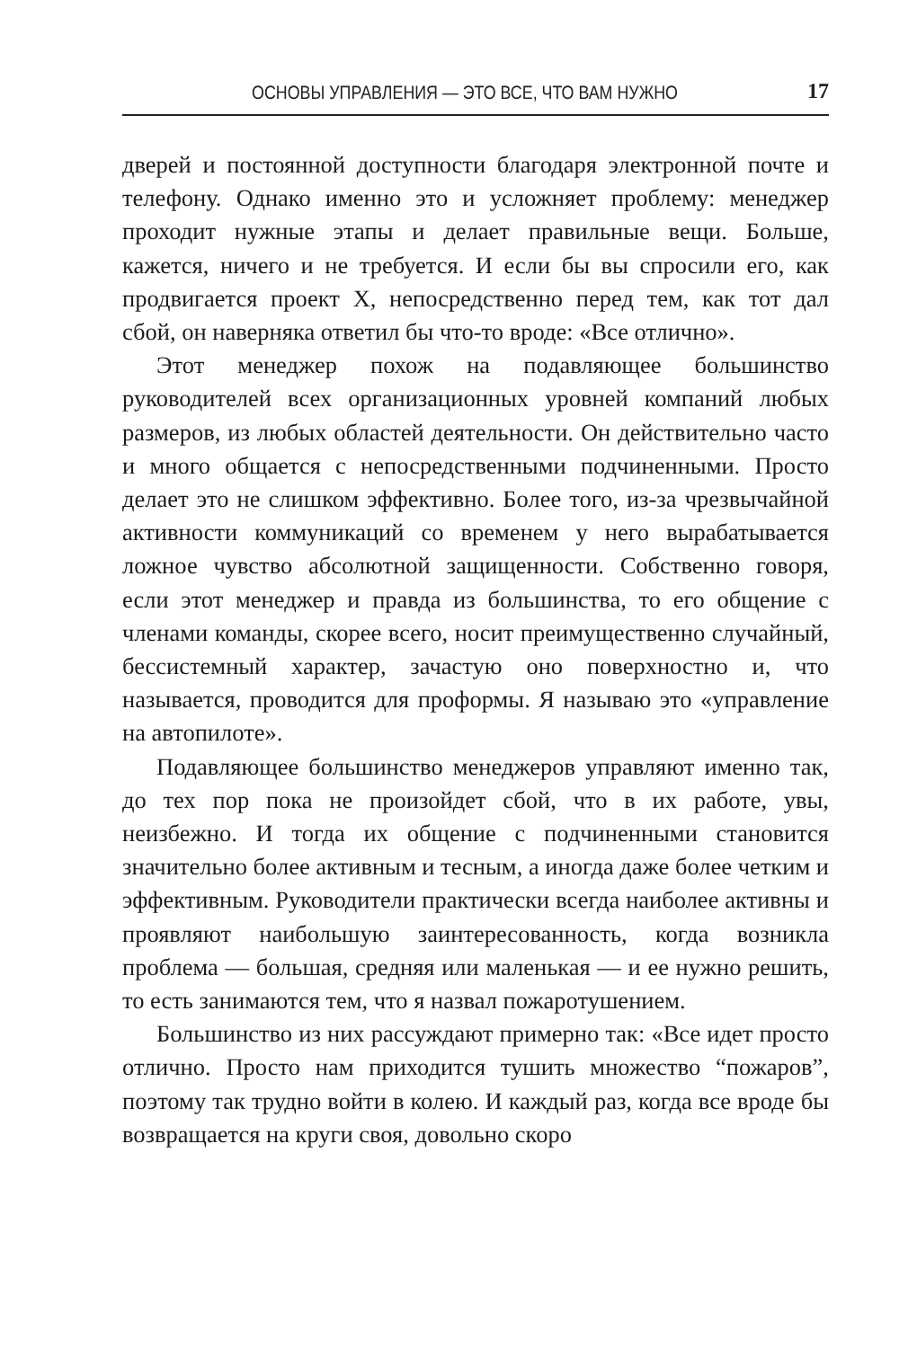ОСНОВЫ УПРАВЛЕНИЯ — ЭТО ВСЕ, ЧТО ВАМ НУЖНО 17
дверей и постоянной доступности благодаря электронной почте и телефону. Однако именно это и усложняет проблему: менеджер проходит нужные этапы и делает правильные вещи. Больше, кажется, ничего и не требуется. И если бы вы спросили его, как продвигается проект X, непосредственно перед тем, как тот дал сбой, он наверняка ответил бы что-то вроде: «Все отлично».
Этот менеджер похож на подавляющее большинство руководителей всех организационных уровней компаний любых размеров, из любых областей деятельности. Он действительно часто и много общается с непосредственными подчиненными. Просто делает это не слишком эффективно. Более того, из-за чрезвычайной активности коммуникаций со временем у него вырабатывается ложное чувство абсолютной защищенности. Собственно говоря, если этот менеджер и правда из большинства, то его общение с членами команды, скорее всего, носит преимущественно случайный, бессистемный характер, зачастую оно поверхностно и, что называется, проводится для проформы. Я называю это «управление на автопилоте».
Подавляющее большинство менеджеров управляют именно так, до тех пор пока не произойдет сбой, что в их работе, увы, неизбежно. И тогда их общение с подчиненными становится значительно более активным и тесным, а иногда даже более четким и эффективным. Руководители практически всегда наиболее активны и проявляют наибольшую заинтересованность, когда возникла проблема — большая, средняя или маленькая — и ее нужно решить, то есть занимаются тем, что я назвал пожаротушением.
Большинство из них рассуждают примерно так: «Все идет просто отлично. Просто нам приходится тушить множество “пожаров”, поэтому так трудно войти в колею. И каждый раз, когда все вроде бы возвращается на круги своя, довольно скоро